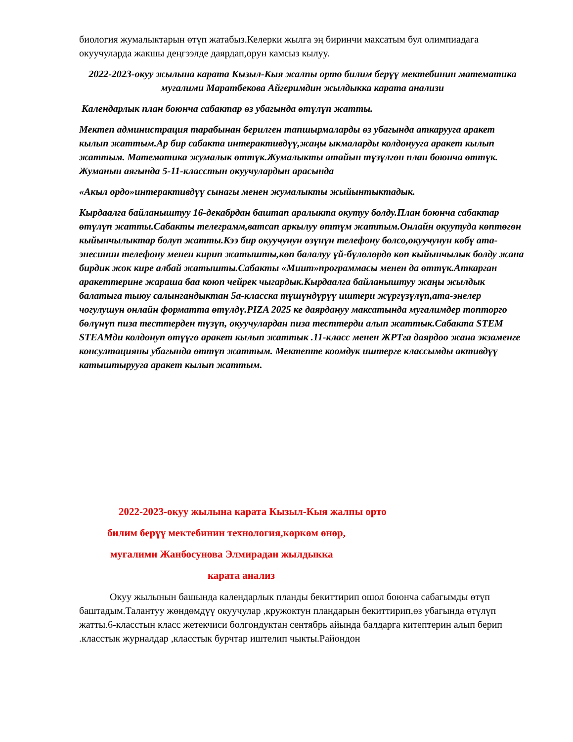биология жумалыктарын өтүп жатабыз.Келерки жылга эң биринчи максатым бул олимпиадага окуучуларда жакшы деңгээлде даярдап,орун камсыз кылуу.
2022-2023-окуу жылына карата Кызыл-Кыя жалпы орто билим берүү мектебинин математика мугалими Маратбекова Айгеримдин жылдыкка карата анализи
Календарлык план боюнча сабактар өз убагында өтүлүп жатты.
Мектеп администрация тарабынан берилген тапшырмаларды өз убагында аткарууга аракет кылып жаттым.Ар бир сабакта интерактивдүү,жаңы ыкмаларды колдонууга аракет кылып жаттым. Математика жумалык өттүк.Жумалыкты атайын түзүлгөн план боюнча өттүк. Жуманын аягында 5-11-класстын окуучулардын арасында
«Акыл ордо»интерактивдүү сынагы менен жумалыкты жыйынтыктадык.
Кырдаалга байланыштуу 16-декабрдан баштап аралыкта окутуу болду.План боюнча сабактар өтүлүп жатты.Сабакты телеграмм,ватсап аркылуу өттүм жаттым.Онлайн окуутуда көптөгөн кыйынчылыктар болуп жатты.Кээ бир окуучунун өзүнүн телефону болсо,окуучунун көбү ата-энесинин телефону менен кирип жатышты,көп балалуу үй-бүлөлөрдө көп кыйынчылык болду жана бирдик жок кире албай жатышты.Сабакты «Миит»программасы менен да өттүк.Аткарган аракеттерине жараша баа коюп чейрек чыгардык.Кырдаалга байланыштуу жаңы жылдык балатыга тыюу салынгандыктан 5а-класска түшүндүрүү иштери жүргүзүлүп,ата-энелер чогулушун онлайн форматта өтүлдү.PIZA 2025 ке даярдануу максатында мугалимдер топторго бөлүнүп пиза тесттерден түзүп, окуучулардан пиза тесттерди алып жаттык.Сабакта STEM STEAMди колдонуп өтүүгө аракет кылып жаттык .11-класс менен ЖРТга даярдоо жана экзаменге консултацияны убагында өттүп жаттым. Мектепте коомдук иштерге классымды активдүү катыштырууга аракет кылып жаттым.
2022-2023-окуу жылына карата Кызыл-Кыя жалпы орто
билим берүү мектебинин технология,көркөм өнөр,
мугалими Жанбосунова Элмирадан жылдыкка
карата анализ
Окуу жылынын башында календарлык планды бекиттирип ошол боюнча сабагымды өтүп баштадым.Талантуу жөндөмдүү окуучулар ,кружоктун пландарын бекиттирип,өз убагында өтүлүп жатты.6-класстын класс жетекчиси болгондуктан сентябрь айында балдарга китептерин алып берип .класстык журналдар ,класстык бурчтар иштелип чыкты.Райондон